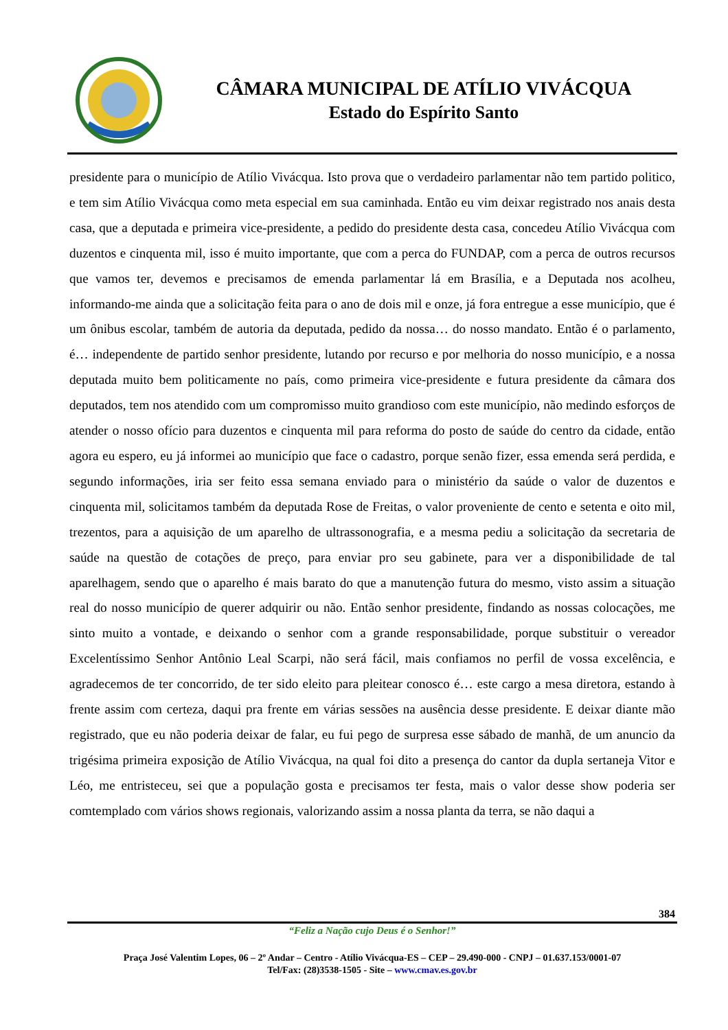CÂMARA MUNICIPAL DE ATÍLIO VIVÁCQUA
Estado do Espírito Santo
presidente para o município de Atílio Vivácqua. Isto prova que o verdadeiro parlamentar não tem partido politico, e tem sim Atílio Vivácqua como meta especial em sua caminhada. Então eu vim deixar registrado nos anais desta casa, que a deputada e primeira vice-presidente, a pedido do presidente desta casa, concedeu Atílio Vivácqua com duzentos e cinquenta mil, isso é muito importante, que com a perca do FUNDAP, com a perca de outros recursos que vamos ter, devemos e precisamos de emenda parlamentar lá em Brasília, e a Deputada nos acolheu, informando-me ainda que a solicitação feita para o ano de dois mil e onze, já fora entregue a esse município, que é um ônibus escolar, também de autoria da deputada, pedido da nossa… do nosso mandato. Então é o parlamento, é… independente de partido senhor presidente, lutando por recurso e por melhoria do nosso município, e a nossa deputada muito bem politicamente no país, como primeira vice-presidente e futura presidente da câmara dos deputados, tem nos atendido com um compromisso muito grandioso com este município, não medindo esforços de atender o nosso ofício para duzentos e cinquenta mil para reforma do posto de saúde do centro da cidade, então agora eu espero, eu já informei ao município que face o cadastro, porque senão fizer, essa emenda será perdida, e segundo informações, iria ser feito essa semana enviado para o ministério da saúde o valor de duzentos e cinquenta mil, solicitamos também da deputada Rose de Freitas, o valor proveniente de cento e setenta e oito mil, trezentos, para a aquisição de um aparelho de ultrassonografia, e a mesma pediu a solicitação da secretaria de saúde na questão de cotações de preço, para enviar pro seu gabinete, para ver a disponibilidade de tal aparelhagem, sendo que o aparelho é mais barato do que a manutenção futura do mesmo, visto assim a situação real do nosso município de querer adquirir ou não. Então senhor presidente, findando as nossas colocações, me sinto muito a vontade, e deixando o senhor com a grande responsabilidade, porque substituir o vereador Excelentíssimo Senhor Antônio Leal Scarpi, não será fácil, mais confiamos no perfil de vossa excelência, e agradecemos de ter concorrido, de ter sido eleito para pleitear conosco é… este cargo a mesa diretora, estando à frente assim com certeza, daqui pra frente em várias sessões na ausência desse presidente. E deixar diante mão registrado, que eu não poderia deixar de falar, eu fui pego de surpresa esse sábado de manhã, de um anuncio da trigésima primeira exposição de Atílio Vivácqua, na qual foi dito a presença do cantor da dupla sertaneja Vitor e Léo, me entristeceu, sei que a população gosta e precisamos ter festa, mais o valor desse show poderia ser comtemplado com vários shows regionais, valorizando assim a nossa planta da terra, se não daqui a
384
“Feliz a Nação cujo Deus é o Senhor!”
Praça José Valentim Lopes, 06 – 2º Andar – Centro - Atílio Vivácqua-ES – CEP – 29.490-000 - CNPJ – 01.637.153/0001-07
Tel/Fax: (28)3538-1505 - Site – www.cmav.es.gov.br